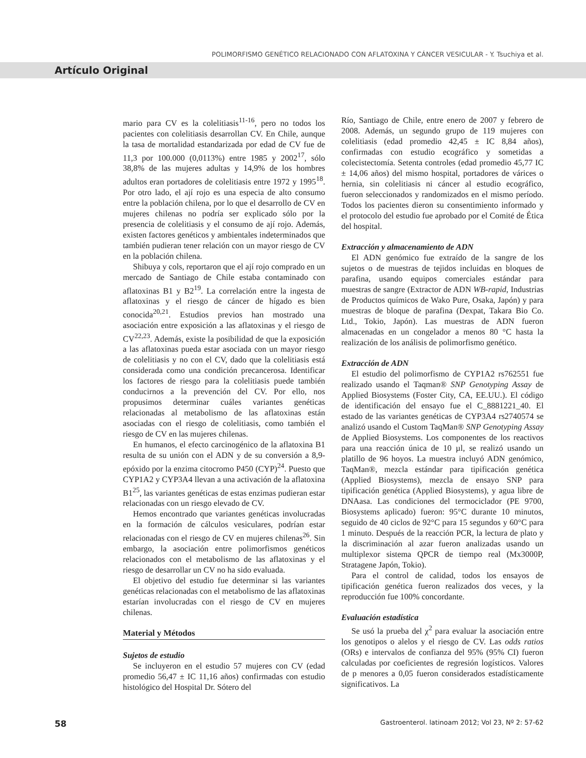POLIMORFISMO GENÉTICO RELACIONADO CON AFLATOXINA Y CÁNCER VESICULAR - Y. Tsuchiya et al.
Artículo Original
mario para CV es la colelitiasis<sup>11-16</sup>, pero no todos los pacientes con colelitiasis desarrollan CV. En Chile, aunque la tasa de mortalidad estandarizada por edad de CV fue de 11,3 por 100.000 (0,0113%) entre 1985 y 2002<sup>17</sup>, sólo 38,8% de las mujeres adultas y 14,9% de los hombres adultos eran portadores de colelitiasis entre 1972 y 1995<sup>18</sup>. Por otro lado, el ají rojo es una especia de alto consumo entre la población chilena, por lo que el desarrollo de CV en mujeres chilenas no podría ser explicado sólo por la presencia de colelitiasis y el consumo de ají rojo. Además, existen factores genéticos y ambientales indeterminados que también pudieran tener relación con un mayor riesgo de CV en la población chilena.
Shibuya y cols, reportaron que el ají rojo comprado en un mercado de Santiago de Chile estaba contaminado con aflatoxinas B1 y B2<sup>19</sup>. La correlación entre la ingesta de aflatoxinas y el riesgo de cáncer de hígado es bien conocida<sup>20,21</sup>. Estudios previos han mostrado una asociación entre exposición a las aflatoxinas y el riesgo de CV<sup>22,23</sup>. Además, existe la posibilidad de que la exposición a las aflatoxinas pueda estar asociada con un mayor riesgo de colelitiasis y no con el CV, dado que la colelitiasis está considerada como una condición precancerosa. Identificar los factores de riesgo para la colelitiasis puede también conducirnos a la prevención del CV. Por ello, nos propusimos determinar cuáles variantes genéticas relacionadas al metabolismo de las aflatoxinas están asociadas con el riesgo de colelitiasis, como también el riesgo de CV en las mujeres chilenas.
En humanos, el efecto carcinogénico de la aflatoxina B1 resulta de su unión con el ADN y de su conversión a 8,9-epóxido por la enzima citocromo P450 (CYP)<sup>24</sup>. Puesto que CYP1A2 y CYP3A4 llevan a una activación de la aflatoxina B1<sup>25</sup>, las variantes genéticas de estas enzimas pudieran estar relacionadas con un riesgo elevado de CV.
Hemos encontrado que variantes genéticas involucradas en la formación de cálculos vesiculares, podrían estar relacionadas con el riesgo de CV en mujeres chilenas<sup>26</sup>. Sin embargo, la asociación entre polimorfismos genéticos relacionados con el metabolismo de las aflatoxinas y el riesgo de desarrollar un CV no ha sido evaluada.
El objetivo del estudio fue determinar si las variantes genéticas relacionadas con el metabolismo de las aflatoxinas estarían involucradas con el riesgo de CV en mujeres chilenas.
Material y Métodos
Sujetos de estudio
Se incluyeron en el estudio 57 mujeres con CV (edad promedio 56,47 ± IC 11,16 años) confirmadas con estudio histológico del Hospital Dr. Sótero del
Río, Santiago de Chile, entre enero de 2007 y febrero de 2008. Además, un segundo grupo de 119 mujeres con colelitiasis (edad promedio 42,45 ± IC 8,84 años), confirmadas con estudio ecográfico y sometidas a colecistectomía. Setenta controles (edad promedio 45,77 IC ± 14,06 años) del mismo hospital, portadores de várices o hernia, sin colelitiasis ni cáncer al estudio ecográfico, fueron seleccionados y randomizados en el mismo período. Todos los pacientes dieron su consentimiento informado y el protocolo del estudio fue aprobado por el Comité de Ética del hospital.
Extracción y almacenamiento de ADN
El ADN genómico fue extraído de la sangre de los sujetos o de muestras de tejidos incluidas en bloques de parafina, usando equipos comerciales estándar para muestras de sangre (Extractor de ADN WB-rapid, Industrias de Productos químicos de Wako Pure, Osaka, Japón) y para muestras de bloque de parafina (Dexpat, Takara Bio Co. Ltd., Tokio, Japón). Las muestras de ADN fueron almacenadas en un congelador a menos 80 °C hasta la realización de los análisis de polimorfismo genético.
Extracción de ADN
El estudio del polimorfismo de CYP1A2 rs762551 fue realizado usando el Taqman® SNP Genotyping Assay de Applied Biosystems (Foster City, CA, EE.UU.). El código de identificación del ensayo fue el C_8881221_40. El estado de las variantes genéticas de CYP3A4 rs2740574 se analizó usando el Custom TaqMan® SNP Genotyping Assay de Applied Biosystems. Los componentes de los reactivos para una reacción única de 10 µl, se realizó usando un platillo de 96 hoyos. La muestra incluyó ADN genómico, TaqMan®, mezcla estándar para tipificación genética (Applied Biosystems), mezcla de ensayo SNP para tipificación genética (Applied Biosystems), y agua libre de DNAasa. Las condiciones del termociclador (PE 9700, Biosystems aplicado) fueron: 95°C durante 10 minutos, seguido de 40 ciclos de 92°C para 15 segundos y 60°C para 1 minuto. Después de la reacción PCR, la lectura de plato y la discriminación al azar fueron analizadas usando un multiplexor sistema QPCR de tiempo real (Mx3000P, Stratagene Japón, Tokio).
Para el control de calidad, todos los ensayos de tipificación genética fueron realizados dos veces, y la reproducción fue 100% concordante.
Evaluación estadística
Se usó la prueba del χ<sup>2</sup> para evaluar la asociación entre los genotipos o alelos y el riesgo de CV. Las odds ratios (ORs) e intervalos de confianza del 95% (95% CI) fueron calculadas por coeficientes de regresión logísticos. Valores de p menores a 0,05 fueron considerados estadísticamente significativos. La
58 Gastroenterol. latinoam 2012; Vol 23, Nº 2: 57-62